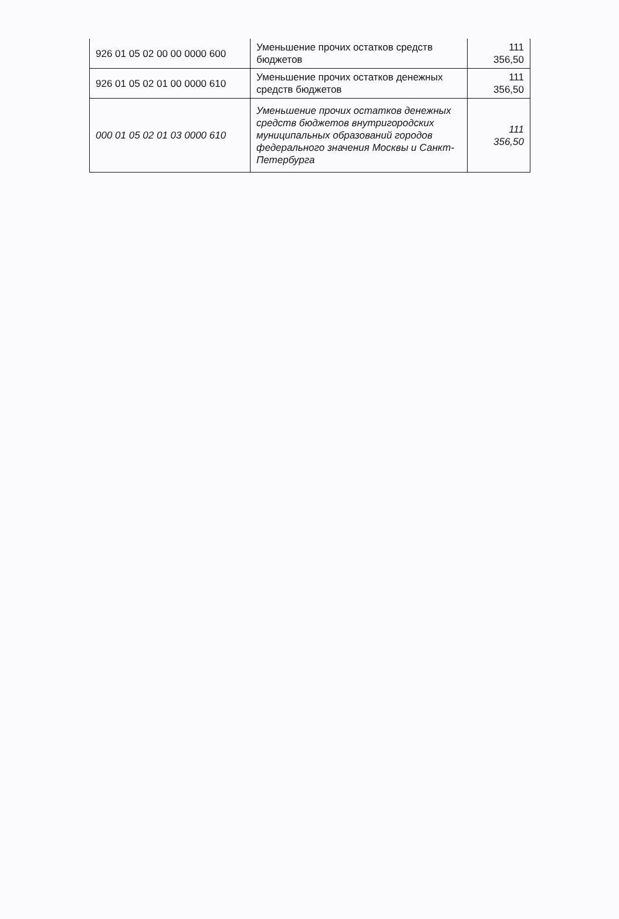| 926 01 05 02 00 00 0000 600 | Уменьшение прочих остатков средств бюджетов | 111 356,50 |
| 926 01 05 02 01 00 0000 610 | Уменьшение прочих остатков денежных средств бюджетов | 111 356,50 |
| 000 01 05 02 01 03 0000 610 | Уменьшение прочих остатков денежных средств бюджетов внутригородских муниципальных образований городов федерального значения Москвы и Санкт-Петербурга | 111 356,50 |